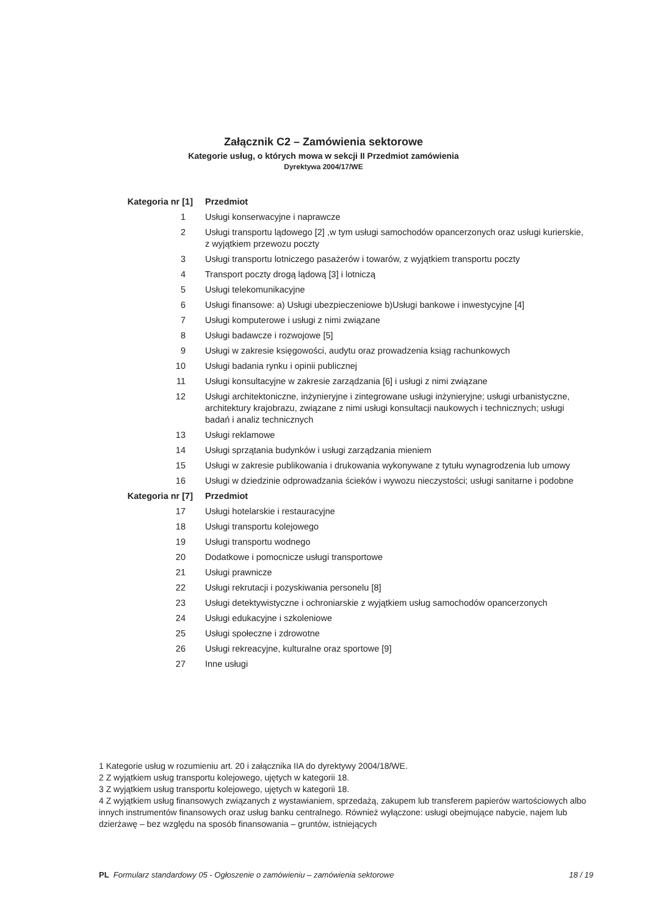Załącznik C2 – Zamówienia sektorowe
Kategorie usług, o których mowa w sekcji II Przedmiot zamówienia
Dyrektywa 2004/17/WE
| Kategoria nr [1] | Przedmiot |
| --- | --- |
| 1 | Usługi konserwacyjne i naprawcze |
| 2 | Usługi transportu lądowego [2] ,w tym usługi samochodów opancerzonych oraz usługi kurierskie, z wyjątkiem przewozu poczty |
| 3 | Usługi transportu lotniczego pasażerów i towarów, z wyjątkiem transportu poczty |
| 4 | Transport poczty drogą lądową [3] i lotniczą |
| 5 | Usługi telekomunikacyjne |
| 6 | Usługi finansowe: a) Usługi ubezpieczeniowe b)Usługi bankowe i inwestycyjne [4] |
| 7 | Usługi komputerowe i usługi z nimi związane |
| 8 | Usługi badawcze i rozwojowe [5] |
| 9 | Usługi w zakresie księgowości, audytu oraz prowadzenia ksiąg rachunkowych |
| 10 | Usługi badania rynku i opinii publicznej |
| 11 | Usługi konsultacyjne w zakresie zarządzania [6] i usługi z nimi związane |
| 12 | Usługi architektoniczne, inżynieryjne i zintegrowane usługi inżynieryjne; usługi urbanistyczne, architektury krajobrazu, związane z nimi usługi konsultacji naukowych i technicznych; usługi badań i analiz technicznych |
| 13 | Usługi reklamowe |
| 14 | Usługi sprzątania budynków i usługi zarządzania mieniem |
| 15 | Usługi w zakresie publikowania i drukowania wykonywane z tytułu wynagrodzenia lub umowy |
| 16 | Usługi w dziedzinie odprowadzania ścieków i wywozu nieczystości; usługi sanitarne i podobne |
| Kategoria nr [7] | Przedmiot |
| 17 | Usługi hotelarskie i restauracyjne |
| 18 | Usługi transportu kolejowego |
| 19 | Usługi transportu wodnego |
| 20 | Dodatkowe i pomocnicze usługi transportowe |
| 21 | Usługi prawnicze |
| 22 | Usługi rekrutacji i pozyskiwania personelu [8] |
| 23 | Usługi detektywistyczne i ochroniarskie z wyjątkiem usług samochodów opancerzonych |
| 24 | Usługi edukacyjne i szkoleniowe |
| 25 | Usługi społeczne i zdrowotne |
| 26 | Usługi rekreacyjne, kulturalne oraz sportowe [9] |
| 27 | Inne usługi |
1 Kategorie usług w rozumieniu art. 20 i załącznika IIA do dyrektywy 2004/18/WE.
2 Z wyjątkiem usług transportu kolejowego, ujętych w kategorii 18.
3 Z wyjątkiem usług transportu kolejowego, ujętych w kategorii 18.
4 Z wyjątkiem usług finansowych związanych z wystawianiem, sprzedażą, zakupem lub transferem papierów wartościowych albo innych instrumentów finansowych oraz usług banku centralnego. Również wyłączone: usługi obejmujące nabycie, najem lub dzierżawę – bez względu na sposób finansowania – gruntów, istniejących
PL Formularz standardowy 05 - Ogłoszenie o zamówieniu – zamówienia sektorowe 18 / 19